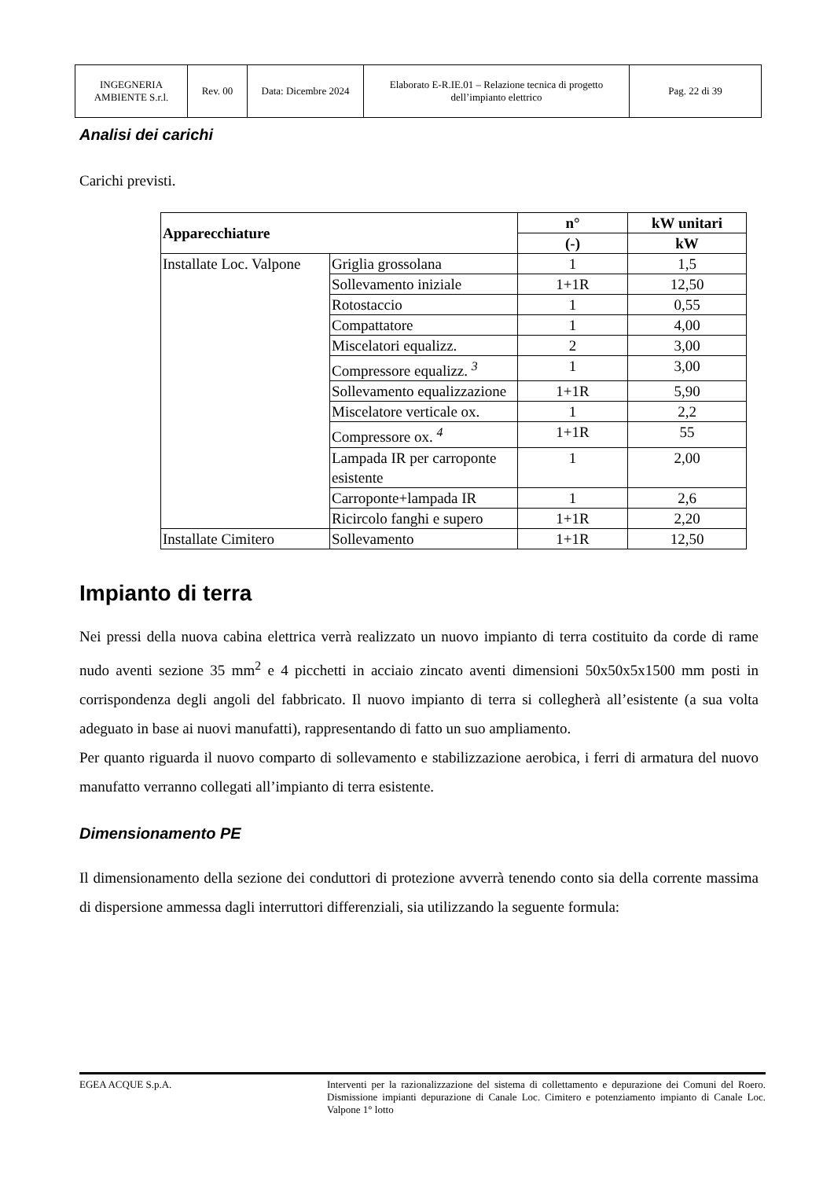| INGEGNERIA AMBIENTE S.r.l. | Rev. 00 | Data: Dicembre 2024 | Elaborato E-R.IE.01 – Relazione tecnica di progetto dell’impianto elettrico | Pag. 22 di 39 |
Analisi dei carichi
Carichi previsti.
| Apparecchiature | | n° | kW unitari |
| --- | --- | --- | --- |
| | | (-) | kW |
| Installate Loc. Valpone | Griglia grossolana | 1 | 1,5 |
| | Sollevamento iniziale | 1+1R | 12,50 |
| | Rotostaccio | 1 | 0,55 |
| | Compattatore | 1 | 4,00 |
| | Miscelatori equalizz. | 2 | 3,00 |
| | Compressore equalizz. <sup>3</sup> | 1 | 3,00 |
| | Sollevamento equalizzazione | 1+1R | 5,90 |
| | Miscelatore verticale ox. | 1 | 2,2 |
| | Compressore ox. <sup>4</sup> | 1+1R | 55 |
| | Lampada IR per carroponte esistente | 1 | 2,00 |
| | Carroponte+lampada IR | 1 | 2,6 |
| | Ricircolo fanghi e supero | 1+1R | 2,20 |
| Installate Cimitero | Sollevamento | 1+1R | 12,50 |
Impianto di terra
Nei pressi della nuova cabina elettrica verrà realizzato un nuovo impianto di terra costituito da corde di rame nudo aventi sezione 35 mm<sup>2</sup> e 4 picchetti in acciaio zincato aventi dimensioni 50x50x5x1500 mm posti in corrispondenza degli angoli del fabbricato. Il nuovo impianto di terra si collegherà all’esistente (a sua volta adeguato in base ai nuovi manufatti), rappresentando di fatto un suo ampliamento.
Per quanto riguarda il nuovo comparto di sollevamento e stabilizzazione aerobica, i ferri di armatura del nuovo manufatto verranno collegati all’impianto di terra esistente.
Dimensionamento PE
Il dimensionamento della sezione dei conduttori di protezione avverrà tenendo conto sia della corrente massima di dispersione ammessa dagli interruttori differenziali, sia utilizzando la seguente formula:
EGEA ACQUE S.p.A. Interventi per la razionalizzazione del sistema di collettamento e depurazione dei Comuni del Roero. Dismissione impianti depurazione di Canale Loc. Cimitero e potenziamento impianto di Canale Loc. Valpone 1° lotto